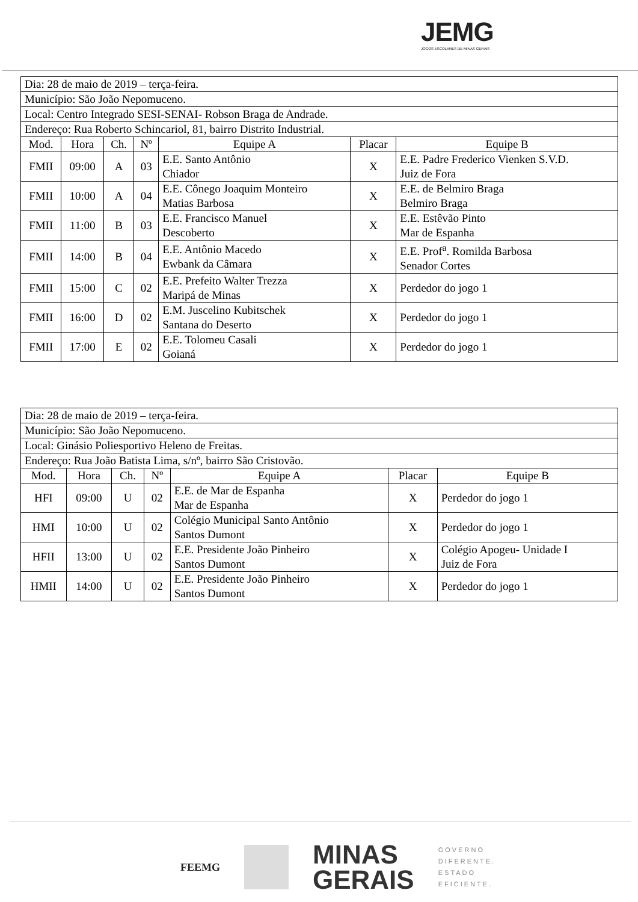JEMG
JOGOS ESCOLARES DE MINAS GERAIS
| Dia: 28 de maio de 2019 – terça-feira. | | | | | | |
| Município: São João Nepomuceno. | | | | | | |
| Local: Centro Integrado SESI-SENAI- Robson Braga de Andrade. | | | | | | |
| Endereço: Rua Roberto Schincariol, 81, bairro Distrito Industrial. | | | | | | |
| Mod. | Hora | Ch. | Nº | Equipe A | Placar | Equipe B |
| FMII | 09:00 | A | 03 | E.E. Santo Antônio Chiador | X | E.E. Padre Frederico Vienken S.V.D. Juiz de Fora |
| FMII | 10:00 | A | 04 | E.E. Cônego Joaquim Monteiro Matias Barbosa | X | E.E. de Belmiro Braga Belmiro Braga |
| FMII | 11:00 | B | 03 | E.E. Francisco Manuel Descoberto | X | E.E. Estêvão Pinto Mar de Espanha |
| FMII | 14:00 | B | 04 | E.E. Antônio Macedo Ewbank da Câmara | X | E.E. Prof<sup>a</sup>. Romilda Barbosa Senador Cortes |
| FMII | 15:00 | C | 02 | E.E. Prefeito Walter Trezza Maripá de Minas | X | Perdedor do jogo 1 |
| FMII | 16:00 | D | 02 | E.M. Juscelino Kubitschek Santana do Deserto | X | Perdedor do jogo 1 |
| FMII | 17:00 | E | 02 | E.E. Tolomeu Casali Goianá | X | Perdedor do jogo 1 |
| Dia: 28 de maio de 2019 – terça-feira. | | | | | | |
| Município: São João Nepomuceno. | | | | | | |
| Local: Ginásio Poliesportivo Heleno de Freitas. | | | | | | |
| Endereço: Rua João Batista Lima, s/nº, bairro São Cristovão. | | | | | | |
| Mod. | Hora | Ch. | Nº | Equipe A | Placar | Equipe B |
| HFI | 09:00 | U | 02 | E.E. de Mar de Espanha Mar de Espanha | X | Perdedor do jogo 1 |
| HMI | 10:00 | U | 02 | Colégio Municipal Santo Antônio Santos Dumont | X | Perdedor do jogo 1 |
| HFII | 13:00 | U | 02 | E.E. Presidente João Pinheiro Santos Dumont | X | Colégio Apogeu- Unidade I Juiz de Fora |
| HMII | 14:00 | U | 02 | E.E. Presidente João Pinheiro Santos Dumont | X | Perdedor do jogo 1 |
FEEMG
MINAS
GERAIS
GOVERNO
DIFERENTE.
ESTADO
EFICIENTE.